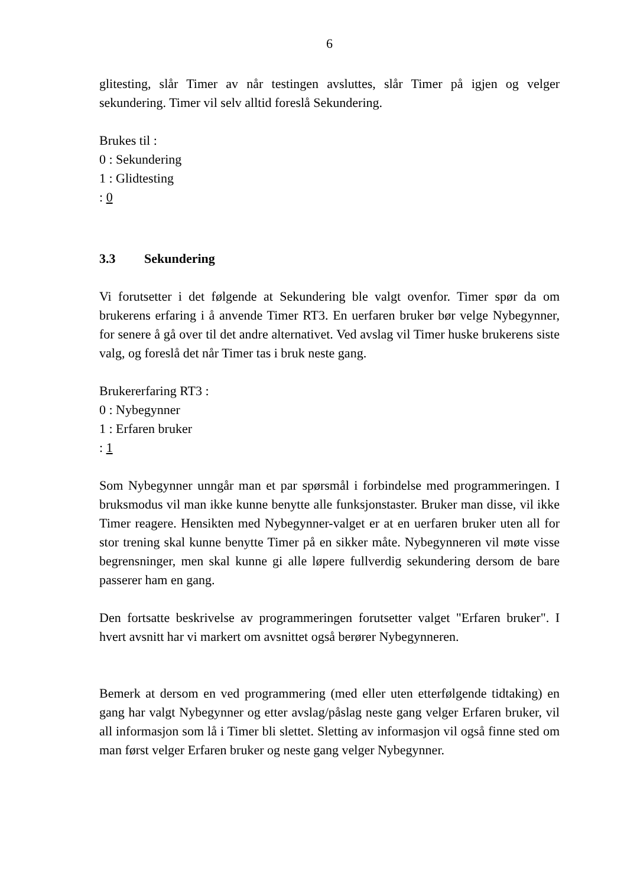6
glitesting, slår Timer av når testingen avsluttes, slår Timer på igjen og velger sekundering. Timer vil selv alltid foreslå Sekundering.
Brukes til :
0 : Sekundering
1 : Glidtesting
: 0
3.3 Sekundering
Vi forutsetter i det følgende at Sekundering ble valgt ovenfor. Timer spør da om brukerens erfaring i å anvende Timer RT3. En uerfaren bruker bør velge Nybegynner, for senere å gå over til det andre alternativet. Ved avslag vil Timer huske brukerens siste valg, og foreslå det når Timer tas i bruk neste gang.
Brukererfaring RT3 :
0 : Nybegynner
1 : Erfaren bruker
: 1
Som Nybegynner unngår man et par spørsmål i forbindelse med programmeringen. I bruksmodus vil man ikke kunne benytte alle funksjonstaster. Bruker man disse, vil ikke Timer reagere. Hensikten med Nybegynner-valget er at en uerfaren bruker uten all for stor trening skal kunne benytte Timer på en sikker måte. Nybegynneren vil møte visse begrensninger, men skal kunne gi alle løpere fullverdig sekundering dersom de bare passerer ham en gang.
Den fortsatte beskrivelse av programmeringen forutsetter valget "Erfaren bruker". I hvert avsnitt har vi markert om avsnittet også berører Nybegynneren.
Bemerk at dersom en ved programmering (med eller uten etterfølgende tidtaking) en gang har valgt Nybegynner og etter avslag/påslag neste gang velger Erfaren bruker, vil all informasjon som lå i Timer bli slettet. Sletting av informasjon vil også finne sted om man først velger Erfaren bruker og neste gang velger Nybegynner.